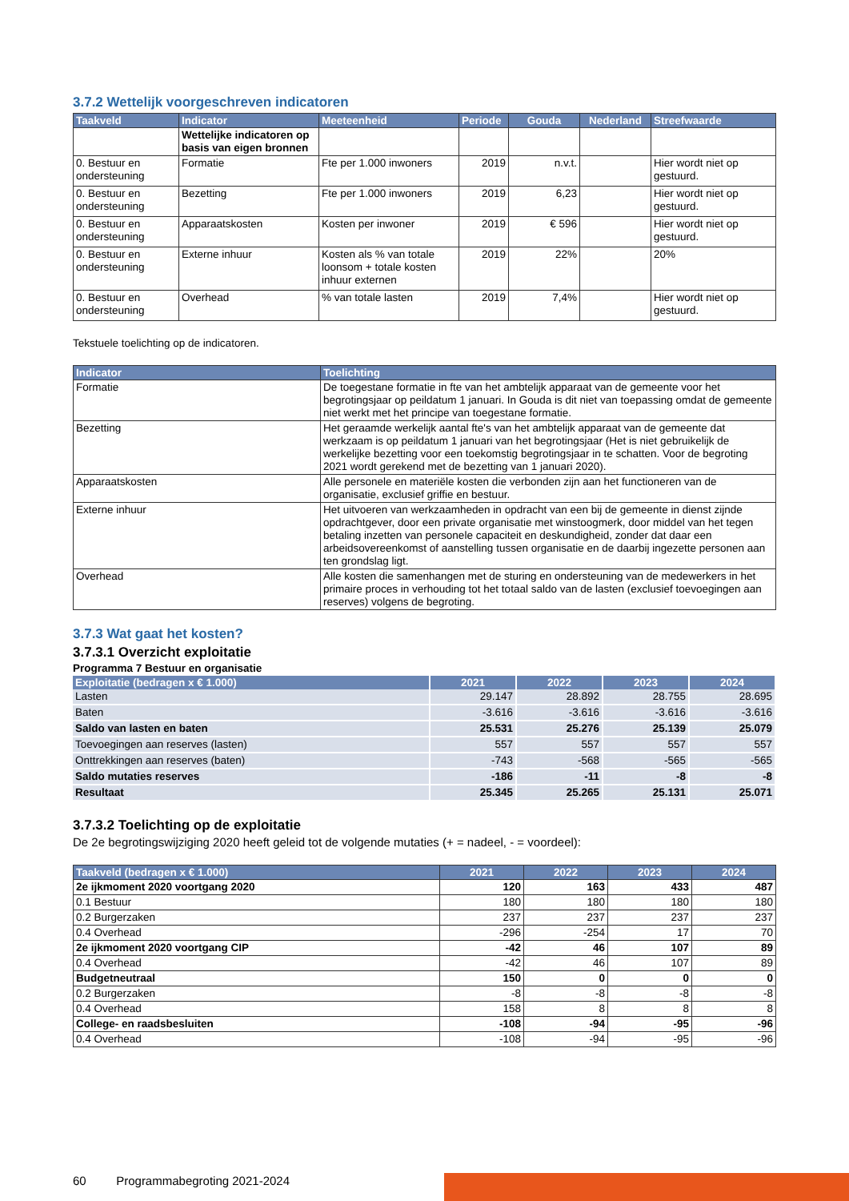3.7.2 Wettelijk voorgeschreven indicatoren
| Taakveld | Indicator | Meeteenheid | Periode | Gouda | Nederland | Streefwaarde |
| --- | --- | --- | --- | --- | --- | --- |
| | Wettelijke indicatoren op basis van eigen bronnen | | | | | |
| 0. Bestuur en ondersteuning | Formatie | Fte per 1.000 inwoners | 2019 | n.v.t. | | Hier wordt niet op gestuurd. |
| 0. Bestuur en ondersteuning | Bezetting | Fte per 1.000 inwoners | 2019 | 6,23 | | Hier wordt niet op gestuurd. |
| 0. Bestuur en ondersteuning | Apparaatskosten | Kosten per inwoner | 2019 | € 596 | | Hier wordt niet op gestuurd. |
| 0. Bestuur en ondersteuning | Externe inhuur | Kosten als % van totale loonsom + totale kosten inhuur externen | 2019 | 22% | | 20% |
| 0. Bestuur en ondersteuning | Overhead | % van totale lasten | 2019 | 7,4% | | Hier wordt niet op gestuurd. |
Tekstuele toelichting op de indicatoren.
| Indicator | Toelichting |
| --- | --- |
| Formatie | De toegestane formatie in fte van het ambtelijk apparaat van de gemeente voor het begrotingsjaar op peildatum 1 januari. In Gouda is dit niet van toepassing omdat de gemeente niet werkt met het principe van toegestane formatie. |
| Bezetting | Het geraamde werkelijk aantal fte's van het ambtelijk apparaat van de gemeente dat werkzaam is op peildatum 1 januari van het begrotingsjaar (Het is niet gebruikelijk de werkelijke bezetting voor een toekomstig begrotingsjaar in te schatten. Voor de begroting 2021 wordt gerekend met de bezetting van 1 januari 2020). |
| Apparaatskosten | Alle personele en materiële kosten die verbonden zijn aan het functioneren van de organisatie, exclusief griffie en bestuur. |
| Externe inhuur | Het uitvoeren van werkzaamheden in opdracht van een bij de gemeente in dienst zijnde opdrachtgever, door een private organisatie met winstoogmerk, door middel van het tegen betaling inzetten van personele capaciteit en deskundigheid, zonder dat daar een arbeidsovereenkomst of aanstelling tussen organisatie en de daarbij ingezette personen aan ten grondslag ligt. |
| Overhead | Alle kosten die samenhangen met de sturing en ondersteuning van de medewerkers in het primaire proces in verhouding tot het totaal saldo van de lasten (exclusief toevoegingen aan reserves) volgens de begroting. |
3.7.3 Wat gaat het kosten?
3.7.3.1 Overzicht exploitatie
Programma 7 Bestuur en organisatie
| Exploitatie (bedragen x € 1.000) | 2021 | 2022 | 2023 | 2024 |
| --- | --- | --- | --- | --- |
| Lasten | 29.147 | 28.892 | 28.755 | 28.695 |
| Baten | -3.616 | -3.616 | -3.616 | -3.616 |
| Saldo van lasten en baten | 25.531 | 25.276 | 25.139 | 25.079 |
| Toevoegingen aan reserves (lasten) | 557 | 557 | 557 | 557 |
| Onttrekkingen aan reserves (baten) | -743 | -568 | -565 | -565 |
| Saldo mutaties reserves | -186 | -11 | -8 | -8 |
| Resultaat | 25.345 | 25.265 | 25.131 | 25.071 |
3.7.3.2 Toelichting op de exploitatie
De 2e begrotingswijziging 2020 heeft geleid tot de volgende mutaties (+ = nadeel, - = voordeel):
| Taakveld (bedragen x € 1.000) | 2021 | 2022 | 2023 | 2024 |
| --- | --- | --- | --- | --- |
| 2e ijkmoment 2020 voortgang 2020 | 120 | 163 | 433 | 487 |
| 0.1 Bestuur | 180 | 180 | 180 | 180 |
| 0.2 Burgerzaken | 237 | 237 | 237 | 237 |
| 0.4 Overhead | -296 | -254 | 17 | 70 |
| 2e ijkmoment 2020 voortgang CIP | -42 | 46 | 107 | 89 |
| 0.4 Overhead | -42 | 46 | 107 | 89 |
| Budgetneutraal | 150 | 0 | 0 | 0 |
| 0.2 Burgerzaken | -8 | -8 | -8 | -8 |
| 0.4 Overhead | 158 | 8 | 8 | 8 |
| College- en raadsbesluiten | -108 | -94 | -95 | -96 |
| 0.4 Overhead | -108 | -94 | -95 | -96 |
60 Programmabegroting 2021-2024